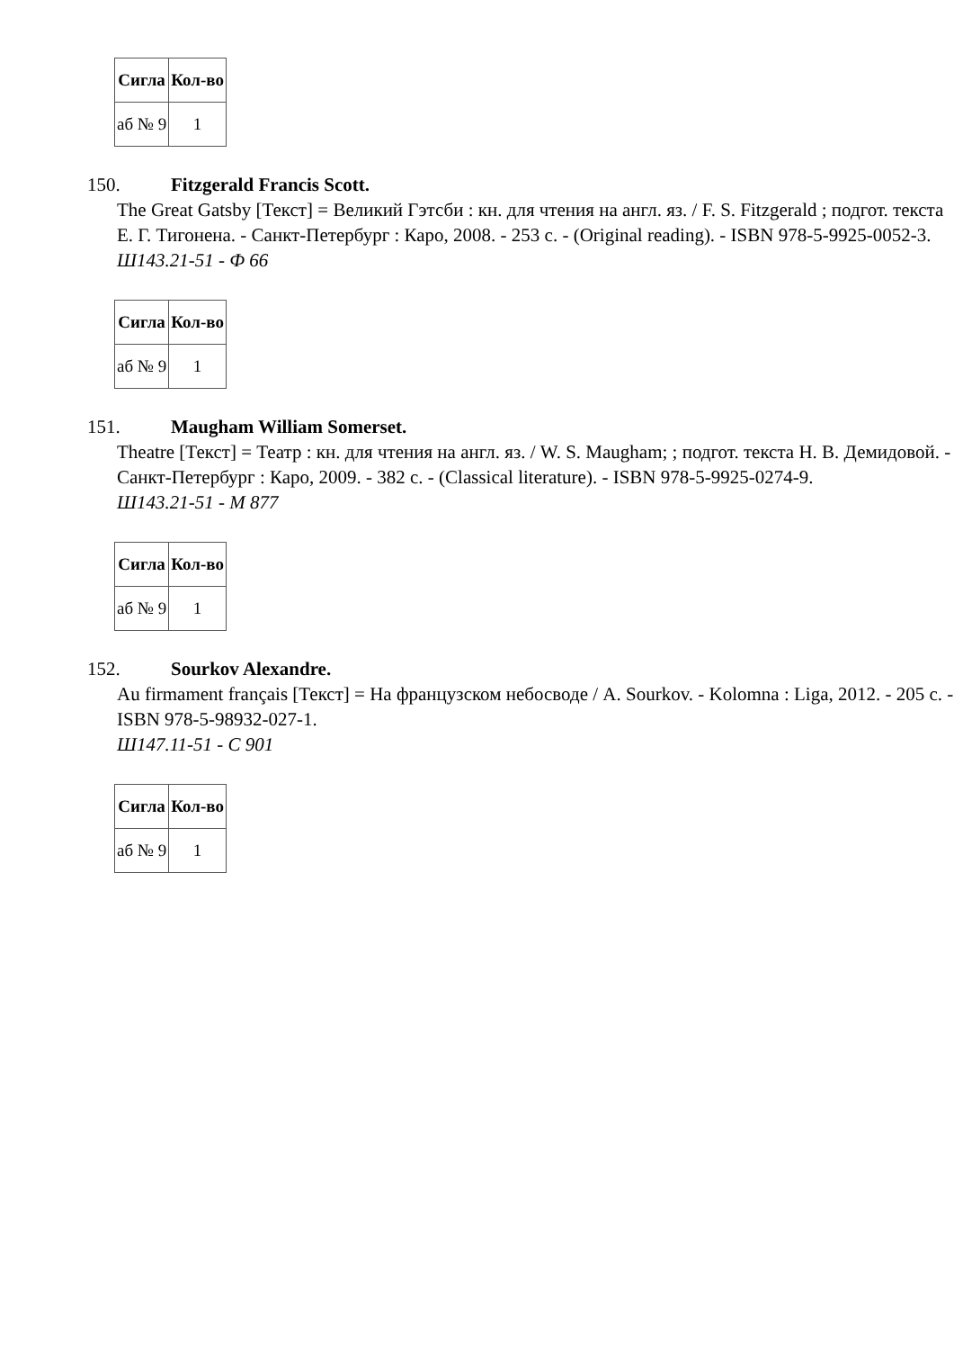| Сигла | Кол-во |
| --- | --- |
| аб № 9 | 1 |
150. Fitzgerald Francis Scott.
The Great Gatsby [Текст] = Великий Гэтсби : кн. для чтения на англ. яз. / F. S. Fitzgerald ; подгот. текста Е. Г. Тигонена. - Санкт-Петербург : Каро, 2008. - 253 с. - (Original reading). - ISBN 978-5-9925-0052-3.
Ш143.21-51 - Ф 66
| Сигла | Кол-во |
| --- | --- |
| аб № 9 | 1 |
151. Maugham William Somerset.
Theatre [Текст] = Театр : кн. для чтения на англ. яз. / W. S. Maugham; ; подгот. текста Н. В. Демидовой. - Санкт-Петербург : Каро, 2009. - 382 с. - (Classical literature). - ISBN 978-5-9925-0274-9.
Ш143.21-51 - М 877
| Сигла | Кол-во |
| --- | --- |
| аб № 9 | 1 |
152. Sourkov Alexandre.
Au firmament français [Текст] = На французском небосводе / A. Sourkov. - Kolomna : Liga, 2012. - 205 с. - ISBN 978-5-98932-027-1.
Ш147.11-51 - С 901
| Сигла | Кол-во |
| --- | --- |
| аб № 9 | 1 |